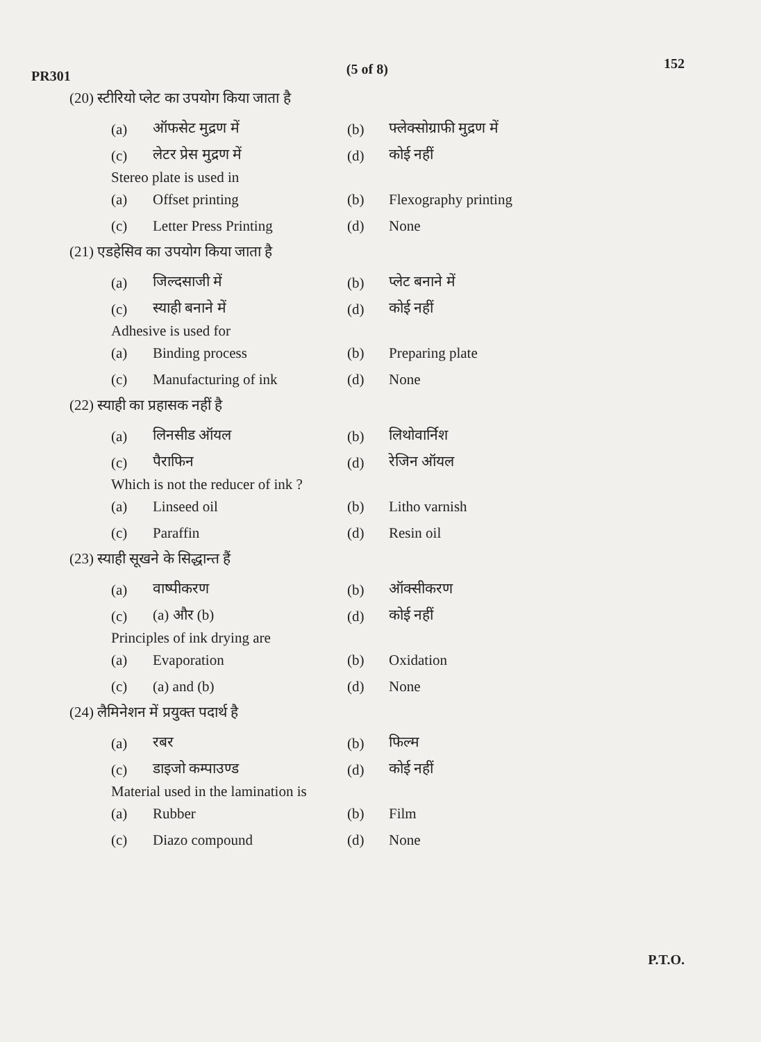PR301 (5 of 8) 152
(20) स्टीरियो प्लेट का उपयोग किया जाता है
(a) ऑफसेट मुद्रण में (b) फ्लेक्सोग्राफी मुद्रण में
(c) लेटर प्रेस मुद्रण में (d) कोई नहीं
Stereo plate is used in
(a) Offset printing (b) Flexography printing
(c) Letter Press Printing (d) None
(21) एडहेसिव का उपयोग किया जाता है
(a) जिल्दसाजी में (b) प्लेट बनाने में
(c) स्याही बनाने में (d) कोई नहीं
Adhesive is used for
(a) Binding process (b) Preparing plate
(c) Manufacturing of ink (d) None
(22) स्याही का प्रहासक नहीं है
(a) लिनसीड ऑयल (b) लिथोवार्निश
(c) पैराफिन (d) रेजिन ऑयल
Which is not the reducer of ink ?
(a) Linseed oil (b) Litho varnish
(c) Paraffin (d) Resin oil
(23) स्याही सूखने के सिद्धान्त हैं
(a) वाष्पीकरण (b) ऑक्सीकरण
(c) (a) और (b) (d) कोई नहीं
Principles of ink drying are
(a) Evaporation (b) Oxidation
(c) (a) and (b) (d) None
(24) लैमिनेशन में प्रयुक्त पदार्थ है
(a) रबर (b) फिल्म
(c) डाइजो कम्पाउण्ड (d) कोई नहीं
Material used in the lamination is
(a) Rubber (b) Film
(c) Diazo compound (d) None
P.T.O.